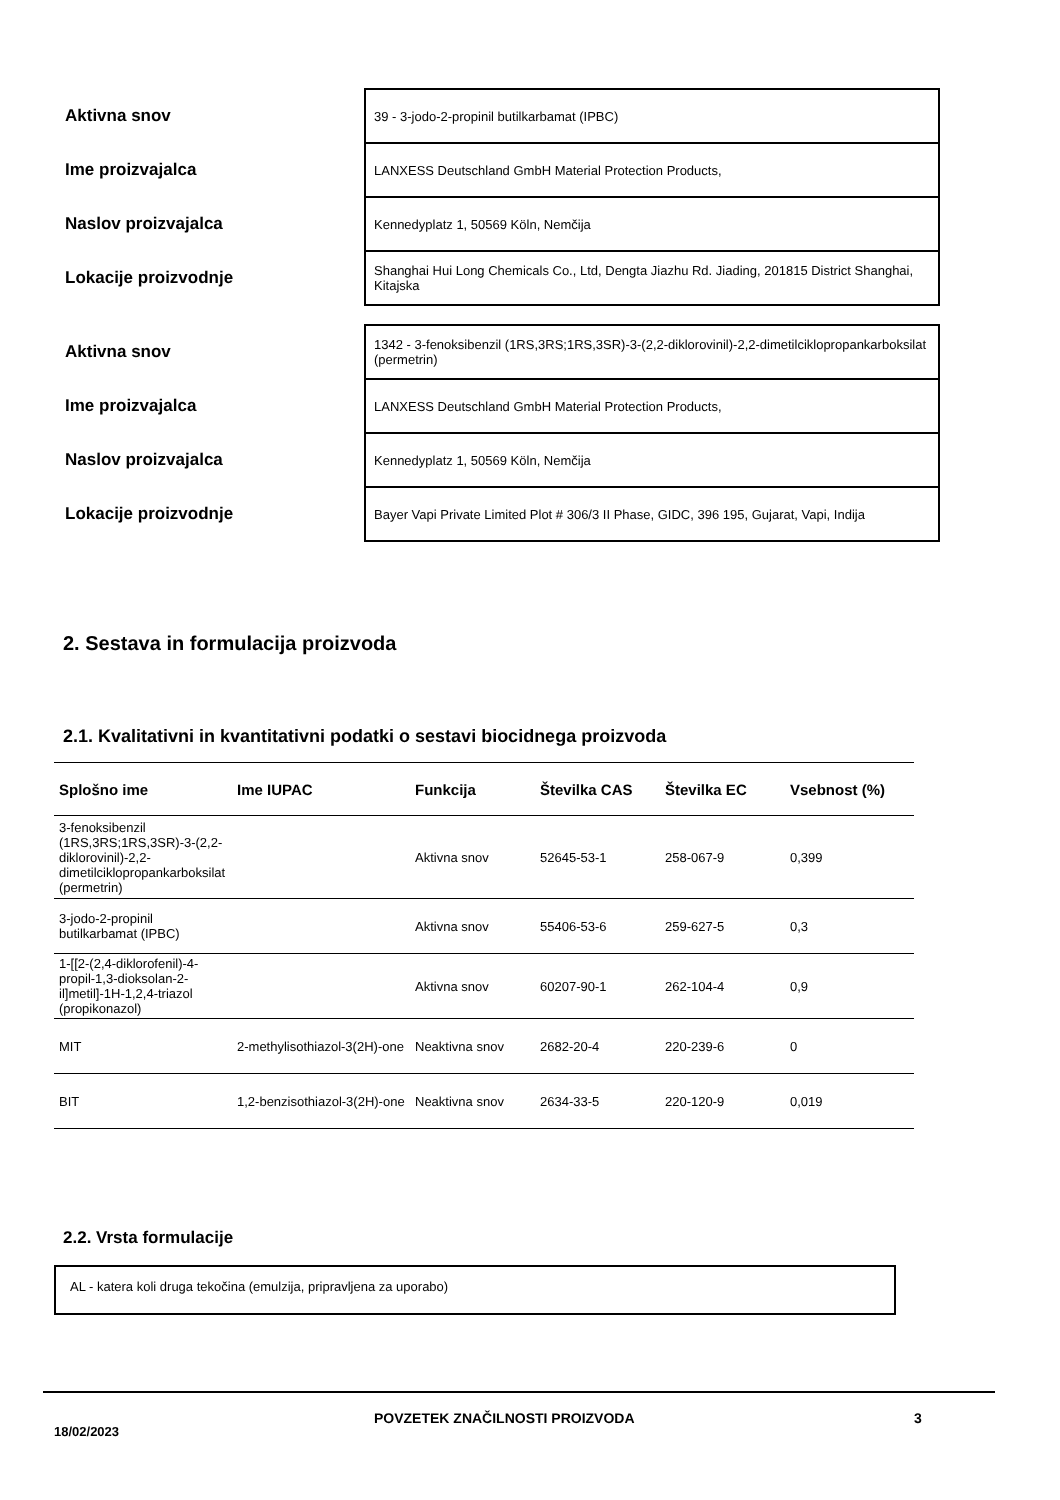| Aktivna snov | 39 - 3-jodo-2-propinil butilkarbamat (IPBC) |
| Ime proizvajalca | LANXESS Deutschland GmbH Material Protection Products, |
| Naslov proizvajalca | Kennedyplatz 1, 50569 Köln, Nemčija |
| Lokacije proizvodnje | Shanghai Hui Long Chemicals Co., Ltd, Dengta Jiazhu Rd. Jiading, 201815 District Shanghai, Kitajska |
| Aktivna snov | 1342 - 3-fenoksibenzil (1RS,3RS;1RS,3SR)-3-(2,2-diklorovinil)-2,2-dimetilciklopropankarboksilat (permetrin) |
| Ime proizvajalca | LANXESS Deutschland GmbH Material Protection Products, |
| Naslov proizvajalca | Kennedyplatz 1, 50569 Köln, Nemčija |
| Lokacije proizvodnje | Bayer Vapi Private Limited Plot # 306/3 II Phase, GIDC, 396 195, Gujarat, Vapi, Indija |
2. Sestava in formulacija proizvoda
2.1. Kvalitativni in kvantitativni podatki o sestavi biocidnega proizvoda
| Splošno ime | Ime IUPAC | Funkcija | Številka CAS | Številka EC | Vsebnost (%) |
| --- | --- | --- | --- | --- | --- |
| 3-fenoksibenzil (1RS,3RS;1RS,3SR)-3-(2,2-diklorovinil)-2,2-dimetilciklopropankarboksilat (permetrin) | | Aktivna snov | 52645-53-1 | 258-067-9 | 0,399 |
| 3-jodo-2-propinil butilkarbamat (IPBC) | | Aktivna snov | 55406-53-6 | 259-627-5 | 0,3 |
| 1-[[2-(2,4-diklorofenil)-4-propil-1,3-dioksolan-2-il]metil]-1H-1,2,4-triazol (propikonazol) | | Aktivna snov | 60207-90-1 | 262-104-4 | 0,9 |
| MIT | 2-methylisothiazol-3(2H)-one | Neaktivna snov | 2682-20-4 | 220-239-6 | 0 |
| BIT | 1,2-benzisothiazol-3(2H)-one | Neaktivna snov | 2634-33-5 | 220-120-9 | 0,019 |
2.2. Vrsta formulacije
AL - katera koli druga tekočina (emulzija, pripravljena za uporabo)
18/02/2023 POVZETEK ZNAČILNOSTI PROIZVODA 3